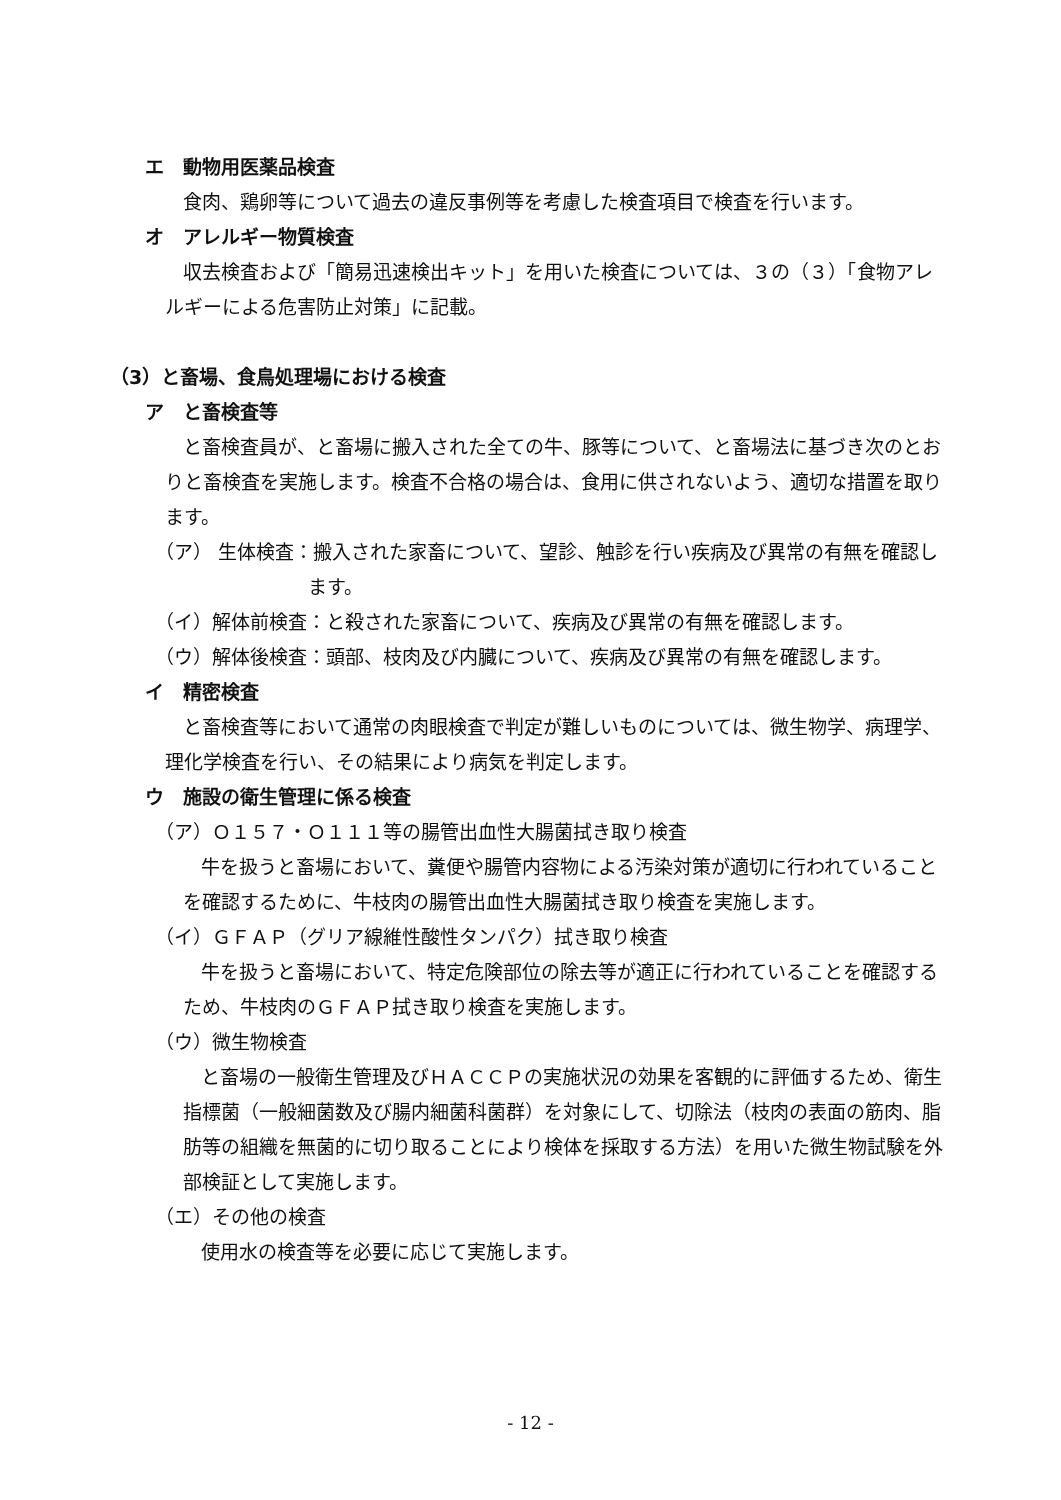エ　動物用医薬品検査
食肉、鶏卵等について過去の違反事例等を考慮した検査項目で検査を行います。
オ　アレルギー物質検査
収去検査および「簡易迅速検出キット」を用いた検査については、３の（３）「食物アレルギーによる危害防止対策」に記載。
（3）と畜場、食鳥処理場における検査
ア　と畜検査等
と畜検査員が、と畜場に搬入された全ての牛、豚等について、と畜場法に基づき次のとおりと畜検査を実施します。検査不合格の場合は、食用に供されないよう、適切な措置を取ります。
（ア） 生体検査：搬入された家畜について、望診、触診を行い疾病及び異常の有無を確認します。
（イ）解体前検査：と殺された家畜について、疾病及び異常の有無を確認します。
（ウ）解体後検査：頭部、枝肉及び内臓について、疾病及び異常の有無を確認します。
イ　精密検査
と畜検査等において通常の肉眼検査で判定が難しいものについては、微生物学、病理学、理化学検査を行い、その結果により病気を判定します。
ウ　施設の衛生管理に係る検査
（ア）Ｏ１５７・Ｏ１１１等の腸管出血性大腸菌拭き取り検査
牛を扱うと畜場において、糞便や腸管内容物による汚染対策が適切に行われていることを確認するために、牛枝肉の腸管出血性大腸菌拭き取り検査を実施します。
（イ）ＧＦＡＰ（グリア線維性酸性タンパク）拭き取り検査
牛を扱うと畜場において、特定危険部位の除去等が適正に行われていることを確認するため、牛枝肉のＧＦＡＰ拭き取り検査を実施します。
（ウ）微生物検査
と畜場の一般衛生管理及びＨＡＣＣＰの実施状況の効果を客観的に評価するため、衛生指標菌（一般細菌数及び腸内細菌科菌群）を対象にして、切除法（枝肉の表面の筋肉、脂肪等の組織を無菌的に切り取ることにより検体を採取する方法）を用いた微生物試験を外部検証として実施します。
（エ）その他の検査
使用水の検査等を必要に応じて実施します。
- 12 -